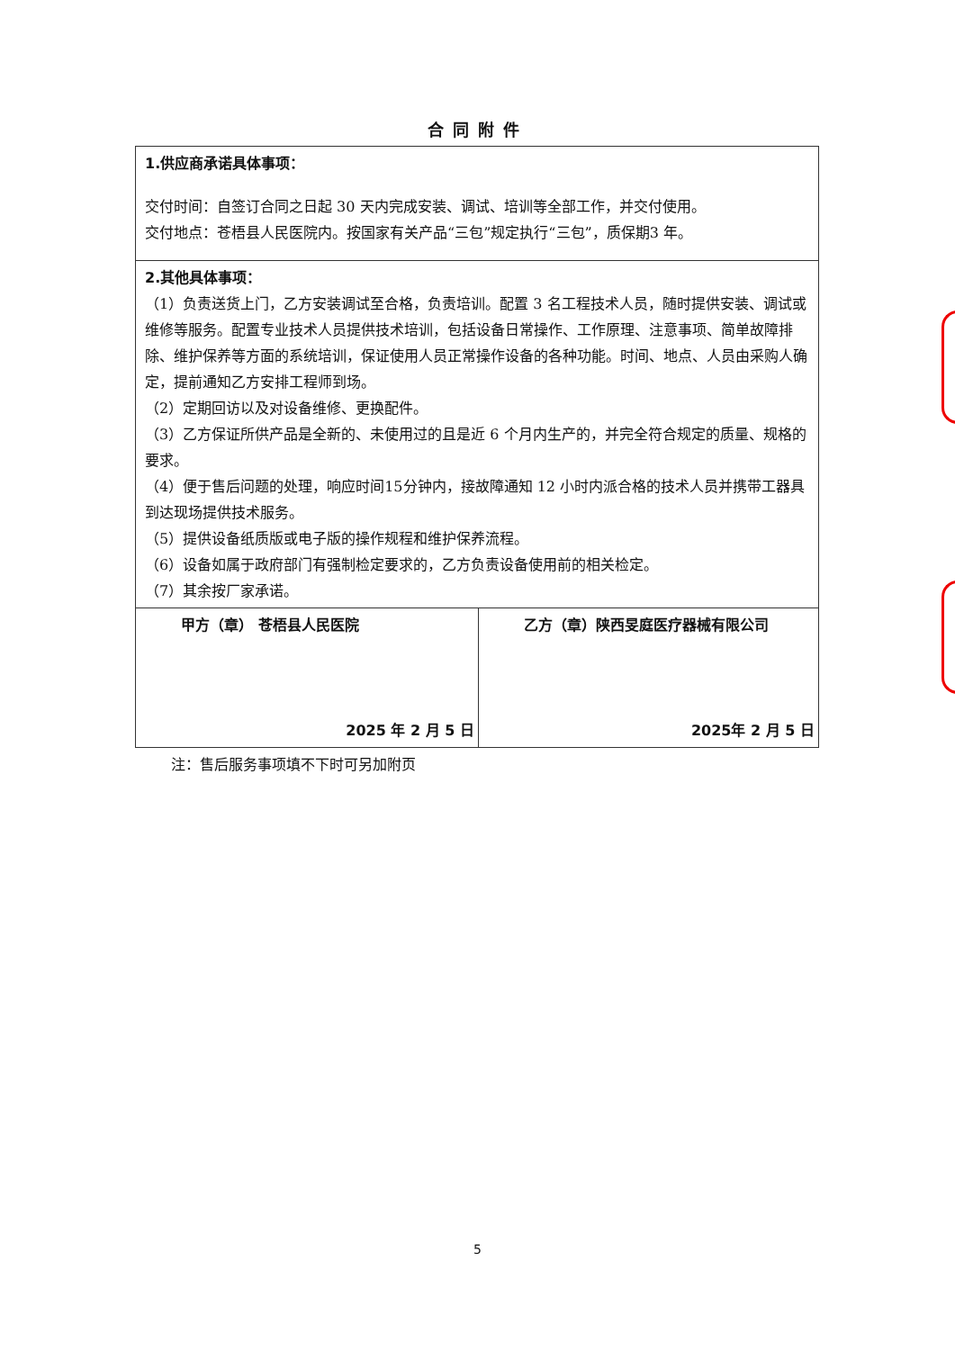合同附件
| 1.供应商承诺具体事项： 交付时间：自签订合同之日起 30 天内完成安装、调试、培训等全部工作，并交付使用。 交付地点：苍梧县人民医院内。按国家有关产品“三包”规定执行“三包”，质保期3 年。 | |
| 2.其他具体事项： （1）负责送货上门，乙方安装调试至合格，负责培训。配置 3 名工程技术人员，随时提供安装、调试或维修等服务。配置专业技术人员提供技术培训，包括设备日常操作、工作原理、注意事项、简单故障排除、维护保养等方面的系统培训，保证使用人员正常操作设备的各种功能。时间、地点、人员由采购人确定，提前通知乙方安排工程师到场。 （2）定期回访以及对设备维修、更换配件。 （3）乙方保证所供产品是全新的、未使用过的且是近 6 个月内生产的，并完全符合规定的质量、规格的要求。 （4）便于售后问题的处理，响应时间15分钟内，接故障通知 12 小时内派合格的技术人员并携带工器具到达现场提供技术服务。 （5）提供设备纸质版或电子版的操作规程和维护保养流程。 （6）设备如属于政府部门有强制检定要求的，乙方负责设备使用前的相关检定。 （7）其余按厂家承诺。 | |
| 甲方（章） 苍梧县人民医院 2025 年 2 月 5 日 | 乙方（章）陕西旻庭医疗器械有限公司 2025年 2 月 5 日 |
注：售后服务事项填不下时可另加附页
5